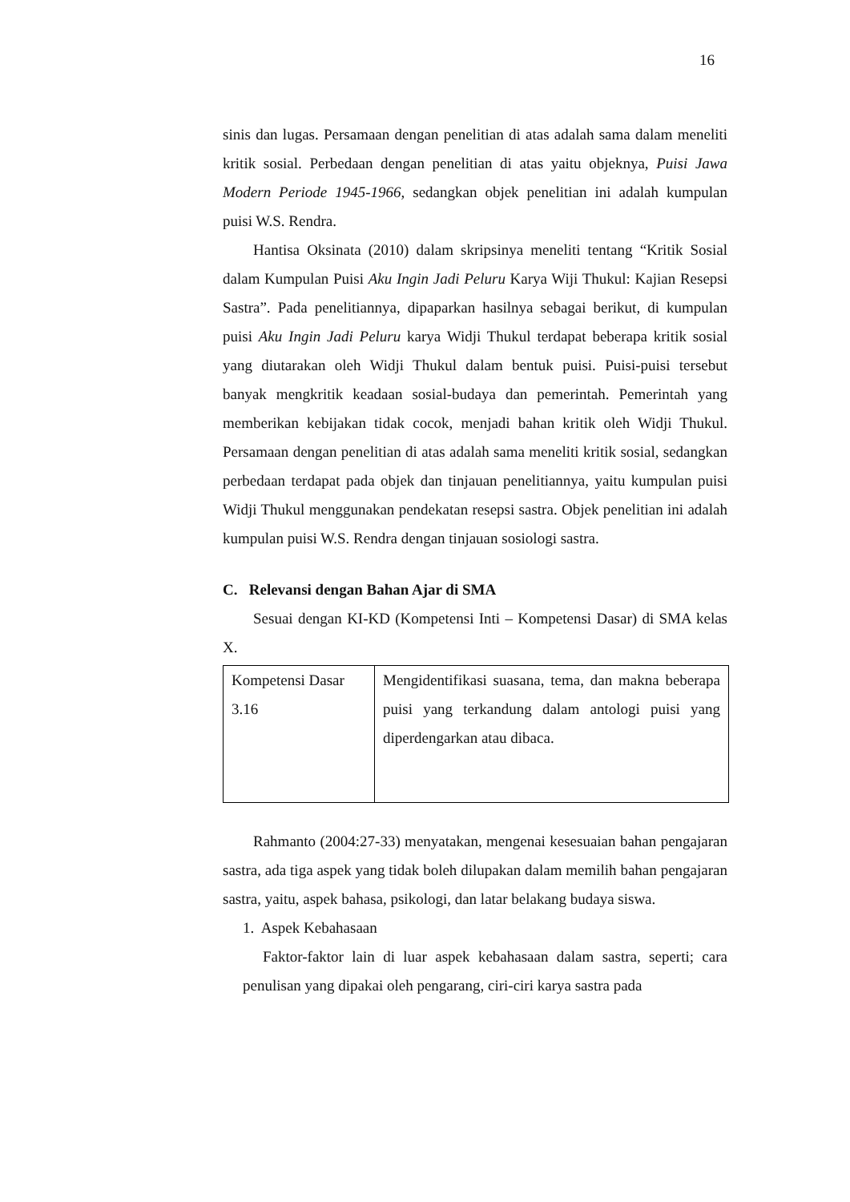16
sinis dan lugas. Persamaan dengan penelitian di atas adalah sama dalam meneliti kritik sosial. Perbedaan dengan penelitian di atas yaitu objeknya, Puisi Jawa Modern Periode 1945-1966, sedangkan objek penelitian ini adalah kumpulan puisi W.S. Rendra.
Hantisa Oksinata (2010) dalam skripsinya meneliti tentang “Kritik Sosial dalam Kumpulan Puisi Aku Ingin Jadi Peluru Karya Wiji Thukul: Kajian Resepsi Sastra”. Pada penelitiannya, dipaparkan hasilnya sebagai berikut, di kumpulan puisi Aku Ingin Jadi Peluru karya Widji Thukul terdapat beberapa kritik sosial yang diutarakan oleh Widji Thukul dalam bentuk puisi. Puisi-puisi tersebut banyak mengkritik keadaan sosial-budaya dan pemerintah. Pemerintah yang memberikan kebijakan tidak cocok, menjadi bahan kritik oleh Widji Thukul. Persamaan dengan penelitian di atas adalah sama meneliti kritik sosial, sedangkan perbedaan terdapat pada objek dan tinjauan penelitiannya, yaitu kumpulan puisi Widji Thukul menggunakan pendekatan resepsi sastra. Objek penelitian ini adalah kumpulan puisi W.S. Rendra dengan tinjauan sosiologi sastra.
C. Relevansi dengan Bahan Ajar di SMA
Sesuai dengan KI-KD (Kompetensi Inti – Kompetensi Dasar) di SMA kelas X.
| Kompetensi Dasar 3.16 | Mengidentifikasi suasana, tema, dan makna beberapa puisi yang terkandung dalam antologi puisi yang diperdengarkan atau dibaca. |
Rahmanto (2004:27-33) menyatakan, mengenai kesesuaian bahan pengajaran sastra, ada tiga aspek yang tidak boleh dilupakan dalam memilih bahan pengajaran sastra, yaitu, aspek bahasa, psikologi, dan latar belakang budaya siswa.
1. Aspek Kebahasaan
Faktor-faktor lain di luar aspek kebahasaan dalam sastra, seperti; cara penulisan yang dipakai oleh pengarang, ciri-ciri karya sastra pada